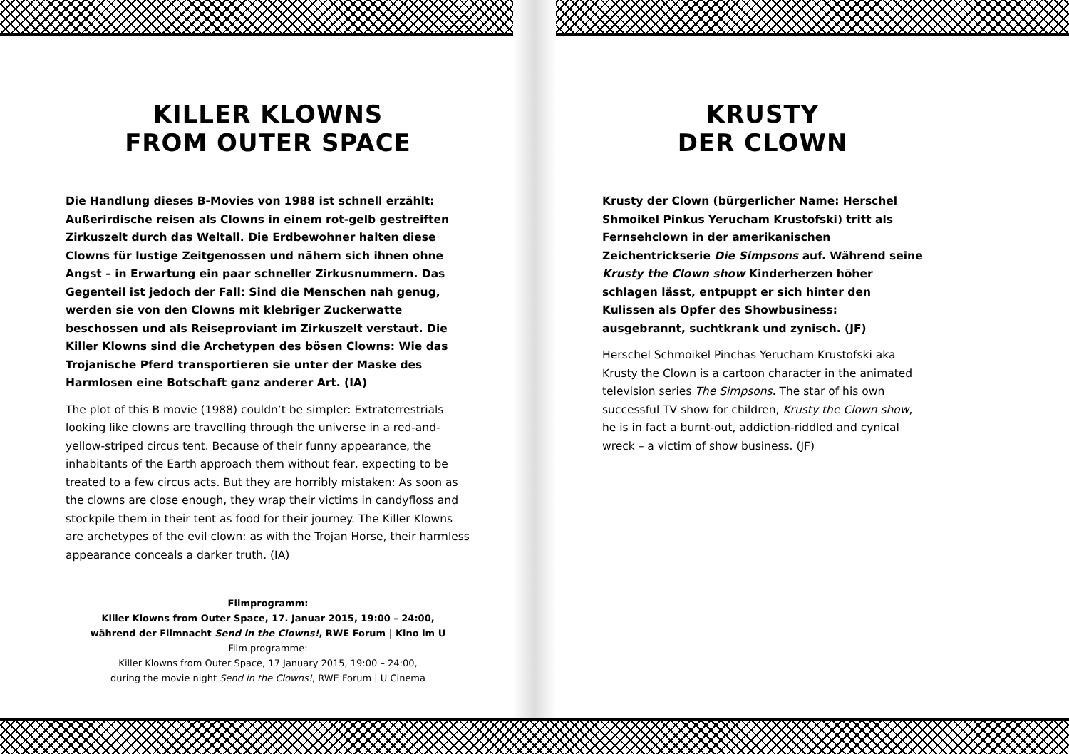KILLER KLOWNS
FROM OUTER SPACE
Die Handlung dieses B-Movies von 1988 ist schnell erzählt: Außerirdische reisen als Clowns in einem rot-gelb gestreiften Zirkuszelt durch das Weltall. Die Erdbewohner halten diese Clowns für lustige Zeitgenossen und nähern sich ihnen ohne Angst – in Erwartung ein paar schneller Zirkusnummern. Das Gegenteil ist jedoch der Fall: Sind die Menschen nah genug, werden sie von den Clowns mit klebriger Zuckerwatte beschossen und als Reiseproviant im Zirkuszelt verstaut. Die Killer Klowns sind die Archetypen des bösen Clowns: Wie das Trojanische Pferd transportieren sie unter der Maske des Harmlosen eine Botschaft ganz anderer Art. (IA)
The plot of this B movie (1988) couldn’t be simpler: Extraterrestrials looking like clowns are travelling through the universe in a red-and-yellow-striped circus tent. Because of their funny appearance, the inhabitants of the Earth approach them without fear, expecting to be treated to a few circus acts. But they are horribly mistaken: As soon as the clowns are close enough, they wrap their victims in candyfloss and stockpile them in their tent as food for their journey. The Killer Klowns are archetypes of the evil clown: as with the Trojan Horse, their harmless appearance conceals a darker truth. (IA)
Filmprogramm:
Killer Klowns from Outer Space, 17. Januar 2015, 19:00 – 24:00,
während der Filmnacht Send in the Clowns!, RWE Forum | Kino im U
Film programme:
Killer Klowns from Outer Space, 17 January 2015, 19:00 – 24:00,
during the movie night Send in the Clowns!, RWE Forum | U Cinema
KRUSTY
DER CLOWN
Krusty der Clown (bürgerlicher Name: Herschel Shmoikel Pinkus Yerucham Krustofski) tritt als Fernsehclown in der amerikanischen Zeichentrickserie Die Simpsons auf. Während seine Krusty the Clown show Kinderherzen höher schlagen lässt, entpuppt er sich hinter den Kulissen als Opfer des Showbusiness: ausgebrannt, suchtkrank und zynisch. (JF)
Herschel Schmoikel Pinchas Yerucham Krustofski aka Krusty the Clown is a cartoon character in the animated television series The Simpsons. The star of his own successful TV show for children, Krusty the Clown show, he is in fact a burnt-out, addiction-riddled and cynical wreck – a victim of show business. (JF)